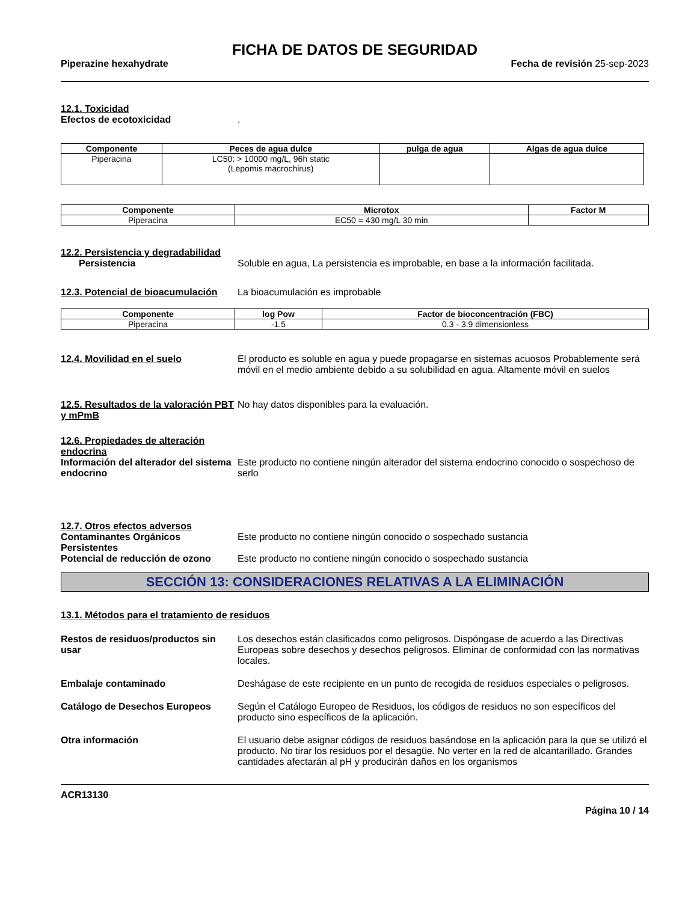FICHA DE DATOS DE SEGURIDAD
Piperazine hexahydrate Fecha de revisión 25-sep-2023
12.1. Toxicidad
Efectos de ecotoxicidad.
| Componente | Peces de agua dulce | pulga de agua | Algas de agua dulce |
| --- | --- | --- | --- |
| Piperacina | LC50: > 10000 mg/L, 96h static (Lepomis macrochirus) | | |
| Componente | Microtox | Factor M |
| --- | --- | --- |
| Piperacina | EC50 = 430 mg/L 30 min | |
12.2. Persistencia y degradabilidad
Persistencia Soluble en agua, La persistencia es improbable, en base a la información facilitada.
12.3. Potencial de bioacumulación La bioacumulación es improbable
| Componente | log Pow | Factor de bioconcentración (FBC) |
| --- | --- | --- |
| Piperacina | -1.5 | 0.3 - 3.9 dimensionless |
12.4. Movilidad en el suelo El producto es soluble en agua y puede propagarse en sistemas acuosos Probablemente será móvil en el medio ambiente debido a su solubilidad en agua. Altamente móvil en suelos
12.5. Resultados de la valoración PBT y mPmB No hay datos disponibles para la evaluación.
12.6. Propiedades de alteración endocrina
Información del alterador del sistema endocrino Este producto no contiene ningún alterador del sistema endocrino conocido o sospechoso de serlo
12.7. Otros efectos adversos
Contaminantes Orgánicos Persistentes Este producto no contiene ningún conocido o sospechado sustancia
Potencial de reducción de ozono Este producto no contiene ningún conocido o sospechado sustancia
SECCIÓN 13: CONSIDERACIONES RELATIVAS A LA ELIMINACIÓN
13.1. Métodos para el tratamiento de residuos
Restos de residuos/productos sin usar Los desechos están clasificados como peligrosos. Dispóngase de acuerdo a las Directivas Europeas sobre desechos y desechos peligrosos. Eliminar de conformidad con las normativas locales.
Embalaje contaminado Deshágase de este recipiente en un punto de recogida de residuos especiales o peligrosos.
Catálogo de Desechos Europeos Según el Catálogo Europeo de Residuos, los códigos de residuos no son específicos del producto sino específicos de la aplicación.
Otra información El usuario debe asignar códigos de residuos basándose en la aplicación para la que se utilizó el producto. No tirar los residuos por el desagüe. No verter en la red de alcantarillado. Grandes cantidades afectarán al pH y producirán daños en los organismos
ACR13130
Página 10 / 14